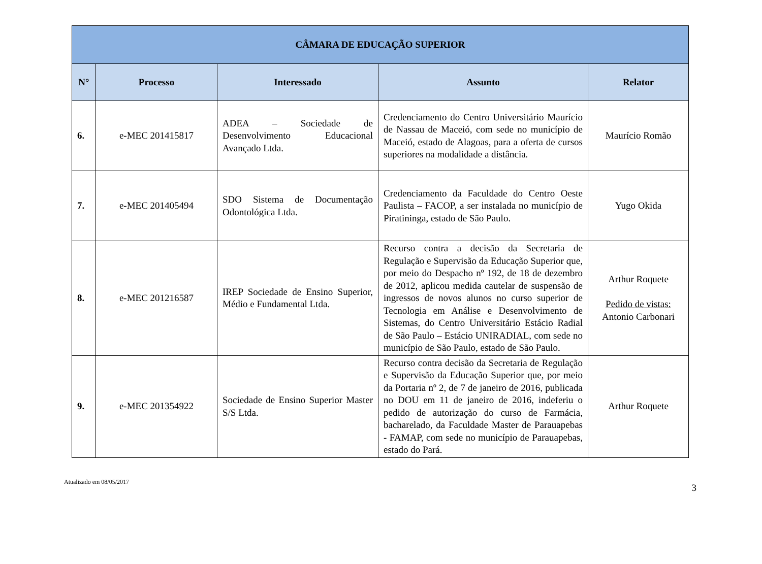| CÂMARA DE EDUCAÇÃO SUPERIOR | | | | |
| --- | --- | --- | --- | --- |
| N° | Processo | Interessado | Assunto | Relator |
| 6. | e-MEC 201415817 | ADEA – Sociedade de Desenvolvimento Educacional Avançado Ltda. | Credenciamento do Centro Universitário Maurício de Nassau de Maceió, com sede no município de Maceió, estado de Alagoas, para a oferta de cursos superiores na modalidade a distância. | Maurício Romão |
| 7. | e-MEC 201405494 | SDO Sistema de Documentação Odontológica Ltda. | Credenciamento da Faculdade do Centro Oeste Paulista – FACOP, a ser instalada no município de Piratininga, estado de São Paulo. | Yugo Okida |
| 8. | e-MEC 201216587 | IREP Sociedade de Ensino Superior, Médio e Fundamental Ltda. | Recurso contra a decisão da Secretaria de Regulação e Supervisão da Educação Superior que, por meio do Despacho nº 192, de 18 de dezembro de 2012, aplicou medida cautelar de suspensão de ingressos de novos alunos no curso superior de Tecnologia em Análise e Desenvolvimento de Sistemas, do Centro Universitário Estácio Radial de São Paulo – Estácio UNIRADIAL, com sede no município de São Paulo, estado de São Paulo. | Arthur Roquete Pedido de vistas: Antonio Carbonari |
| 9. | e-MEC 201354922 | Sociedade de Ensino Superior Master S/S Ltda. | Recurso contra decisão da Secretaria de Regulação e Supervisão da Educação Superior que, por meio da Portaria nº 2, de 7 de janeiro de 2016, publicada no DOU em 11 de janeiro de 2016, indeferiu o pedido de autorização do curso de Farmácia, bacharelado, da Faculdade Master de Parauapebas - FAMAP, com sede no município de Parauapebas, estado do Pará. | Arthur Roquete |
Atualizado em 08/05/2017 3